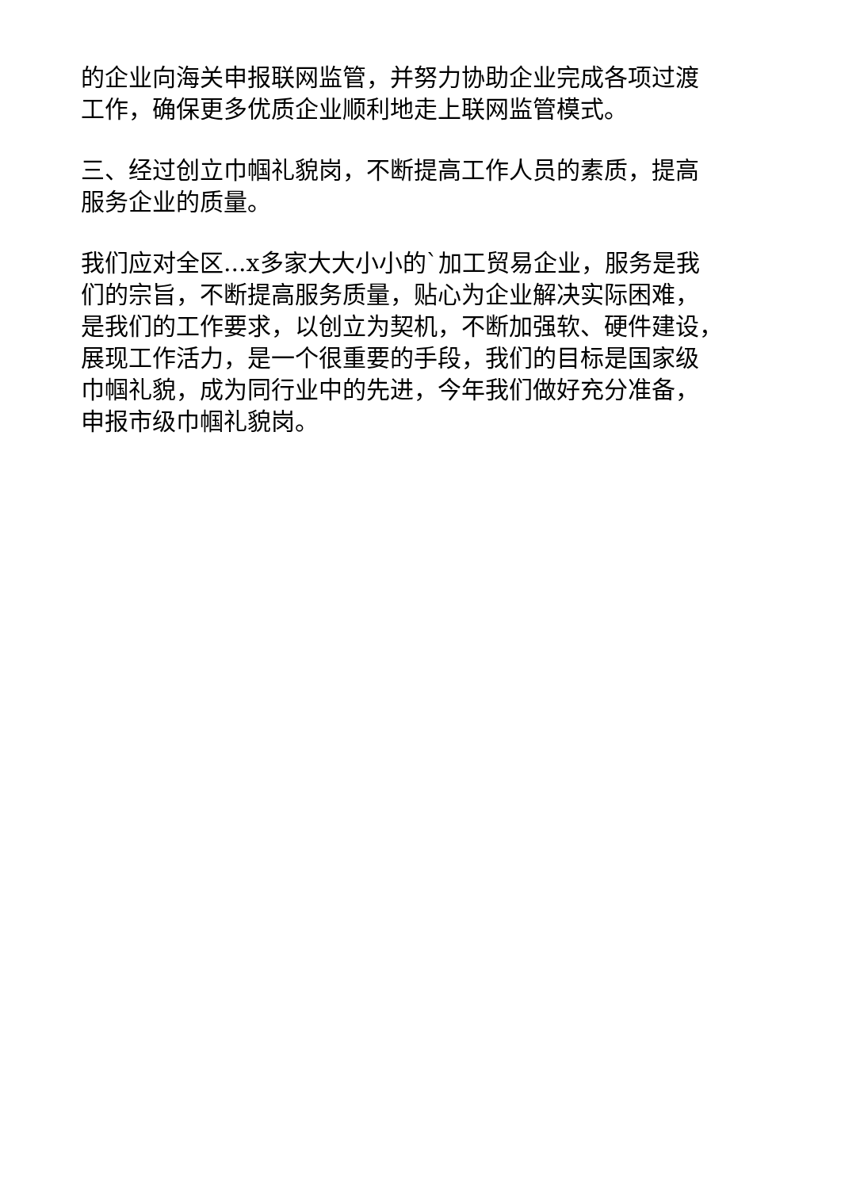的企业向海关申报联网监管，并努力协助企业完成各项过渡
工作，确保更多优质企业顺利地走上联网监管模式。
三、经过创立巾帼礼貌岗，不断提高工作人员的素质，提高
服务企业的质量。
我们应对全区...x多家大大小小的`加工贸易企业，服务是我
们的宗旨，不断提高服务质量，贴心为企业解决实际困难，
是我们的工作要求，以创立为契机，不断加强软、硬件建设，
展现工作活力，是一个很重要的手段，我们的目标是国家级
巾帼礼貌，成为同行业中的先进，今年我们做好充分准备，
申报市级巾帼礼貌岗。